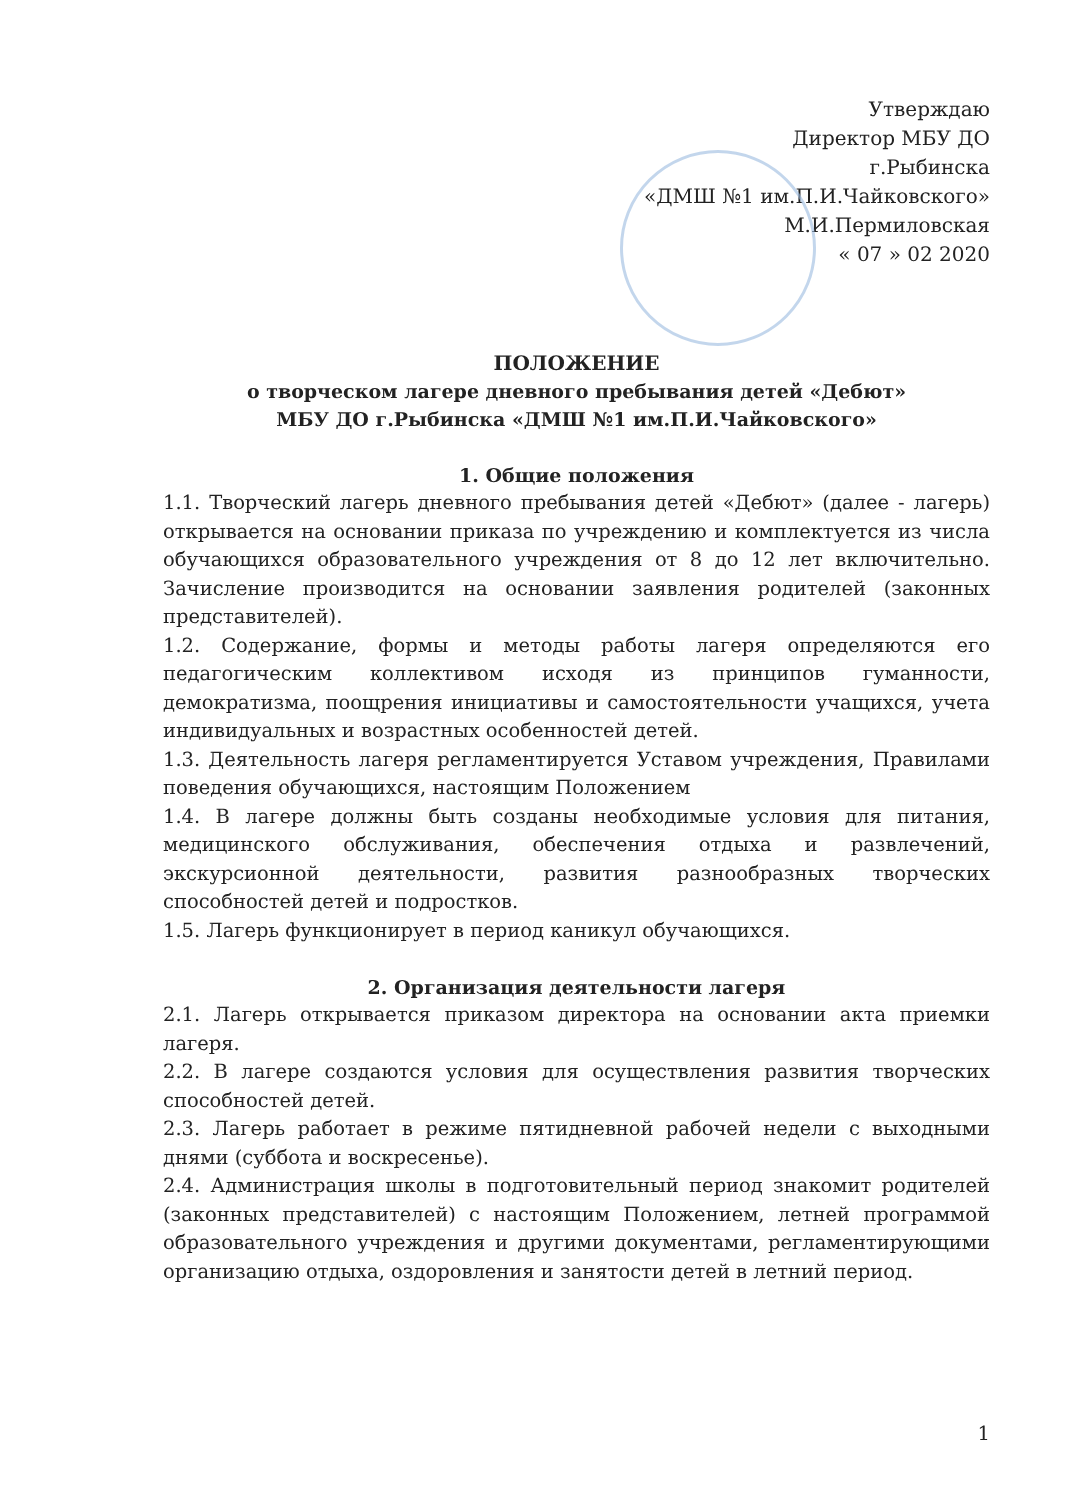Утверждаю
Директор МБУ ДО
г.Рыбинска
«ДМШ №1 им.П.И.Чайковского»
М.И.Пермиловская
« 07 » 02 2020
ПОЛОЖЕНИЕ
о творческом лагере дневного пребывания детей «Дебют»
МБУ ДО г.Рыбинска «ДМШ №1 им.П.И.Чайковского»
1. Общие положения
1.1. Творческий лагерь дневного пребывания детей «Дебют» (далее - лагерь) открывается на основании приказа по учреждению и комплектуется из числа обучающихся образовательного учреждения от 8 до 12 лет включительно. Зачисление производится на основании заявления родителей (законных представителей).
1.2. Содержание, формы и методы работы лагеря определяются его педагогическим коллективом исходя из принципов гуманности, демократизма, поощрения инициативы и самостоятельности учащихся, учета индивидуальных и возрастных особенностей детей.
1.3. Деятельность лагеря регламентируется Уставом учреждения, Правилами поведения обучающихся, настоящим Положением
1.4. В лагере должны быть созданы необходимые условия для питания, медицинского обслуживания, обеспечения отдыха и развлечений, экскурсионной деятельности, развития разнообразных творческих способностей детей и подростков.
1.5. Лагерь функционирует в период каникул обучающихся.
2. Организация деятельности лагеря
2.1. Лагерь открывается приказом директора на основании акта приемки лагеря.
2.2. В лагере создаются условия для осуществления развития творческих способностей детей.
2.3. Лагерь работает в режиме пятидневной рабочей недели с выходными днями (суббота и воскресенье).
2.4. Администрация школы в подготовительный период знакомит родителей (законных представителей) с настоящим Положением, летней программой образовательного учреждения и другими документами, регламентирующими организацию отдыха, оздоровления и занятости детей в летний период.
1